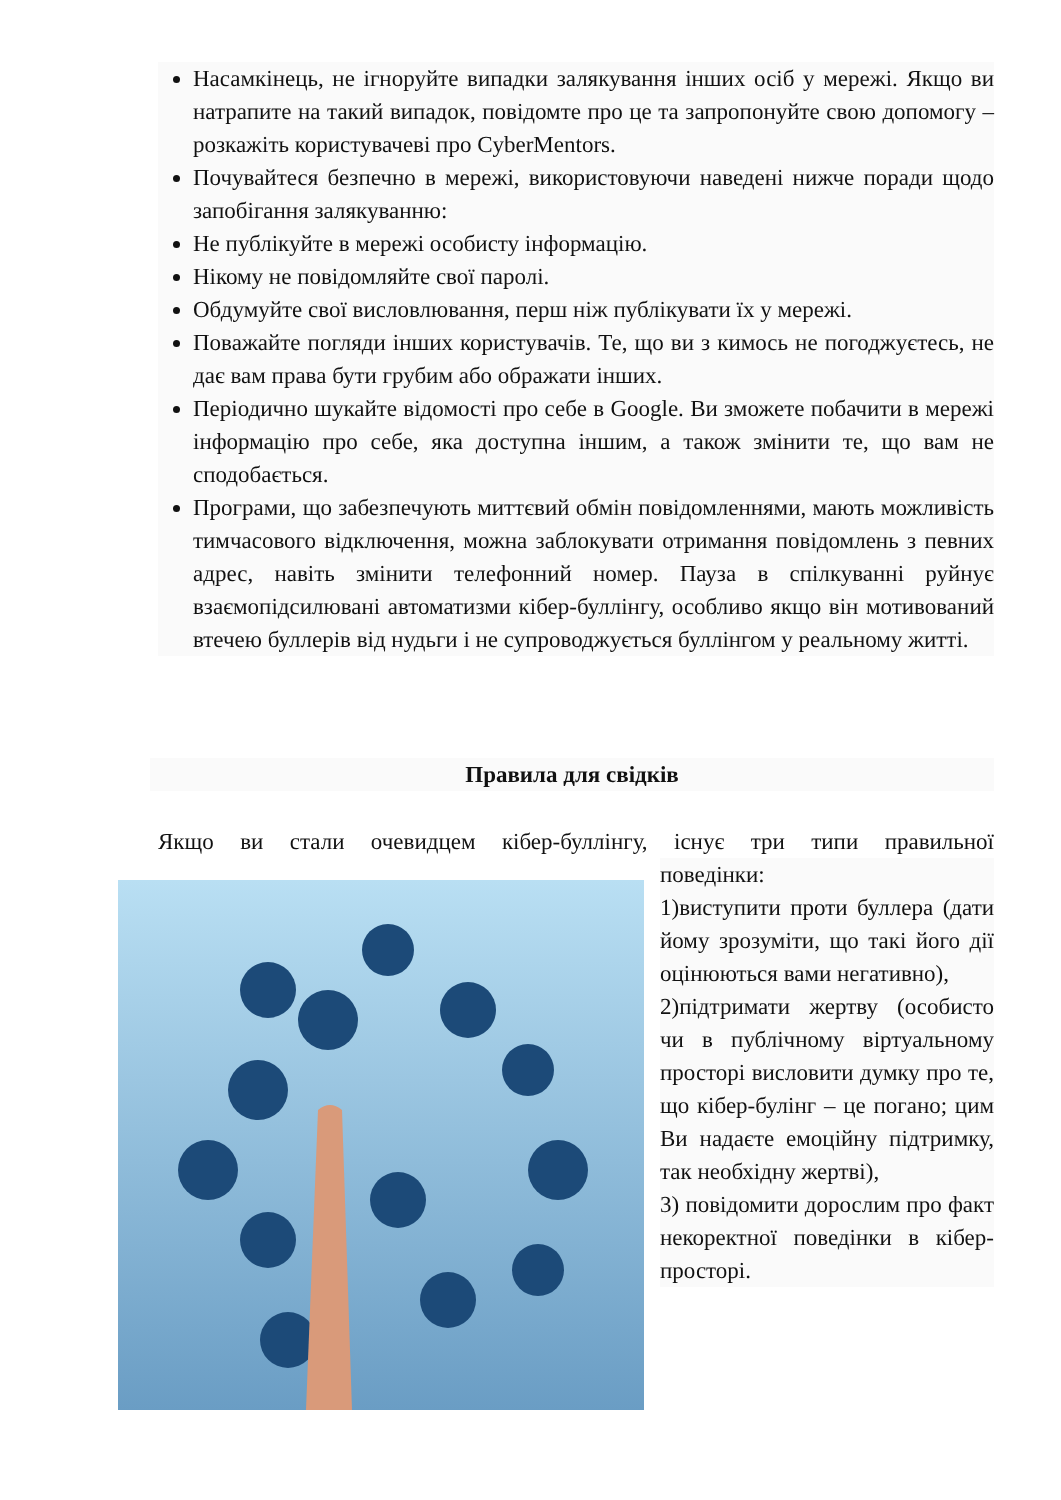Насамкінець, не ігноруйте випадки залякування інших осіб у мережі. Якщо ви натрапите на такий випадок, повідомте про це та запропонуйте свою допомогу – розкажіть користувачеві про CyberMentors.
Почувайтеся безпечно в мережі, використовуючи наведені нижче поради щодо запобігання залякуванню:
Не публікуйте в мережі особисту інформацію.
Нікому не повідомляйте свої паролі.
Обдумуйте свої висловлювання, перш ніж публікувати їх у мережі.
Поважайте погляди інших користувачів. Те, що ви з кимось не погоджуєтесь, не дає вам права бути грубим або ображати інших.
Періодично шукайте відомості про себе в Google. Ви зможете побачити в мережі інформацію про себе, яка доступна іншим, а також змінити те, що вам не сподобається.
Програми, що забезпечують миттєвий обмін повідомленнями, мають можливість тимчасового відключення, можна заблокувати отримання повідомлень з певних адрес, навіть змінити телефонний номер. Пауза в спілкуванні руйнує взаємопідсилювані автоматизми кібер-буллінгу, особливо якщо він мотивований втечею буллерів від нудьги і не супроводжується буллінгом у реальному житті.
Правила для свідків
Якщо ви стали очевидцем кібер-буллінгу, існує три типи правильної
поведінки:
1)виступити проти буллера (дати йому зрозуміти, що такі його дії оцінюються вами негативно),
2)підтримати жертву (особисто чи в публічному віртуальному просторі висловити думку про те, що кібер-булінг – це погано; цим Ви надаєте емоційну підтримку, так необхідну жертві),
3) повідомити дорослим про факт некоректної поведінки в кібер-просторі.